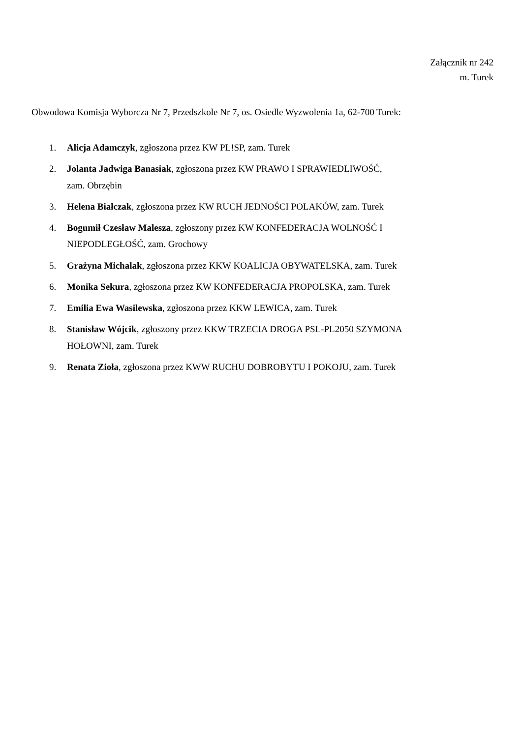Załącznik nr 242
m. Turek
Obwodowa Komisja Wyborcza Nr 7, Przedszkole Nr 7, os. Osiedle Wyzwolenia 1a, 62-700 Turek:
1. Alicja Adamczyk, zgłoszona przez KW PL!SP, zam. Turek
2. Jolanta Jadwiga Banasiak, zgłoszona przez KW PRAWO I SPRAWIEDLIWOŚĆ,
zam. Obrzębin
3. Helena Białczak, zgłoszona przez KW RUCH JEDNOŚCI POLAKÓW, zam. Turek
4. Bogumił Czesław Malesza, zgłoszony przez KW KONFEDERACJA WOLNOŚĆ I
NIEPODLEGŁOŚĆ, zam. Grochowy
5. Grażyna Michalak, zgłoszona przez KKW KOALICJA OBYWATELSKA, zam. Turek
6. Monika Sekura, zgłoszona przez KW KONFEDERACJA PROPOLSKA, zam. Turek
7. Emilia Ewa Wasilewska, zgłoszona przez KKW LEWICA, zam. Turek
8. Stanisław Wójcik, zgłoszony przez KKW TRZECIA DROGA PSL-PL2050 SZYMONA
HOŁOWNI, zam. Turek
9. Renata Zioła, zgłoszona przez KWW RUCHU DOBROBYTU I POKOJU, zam. Turek